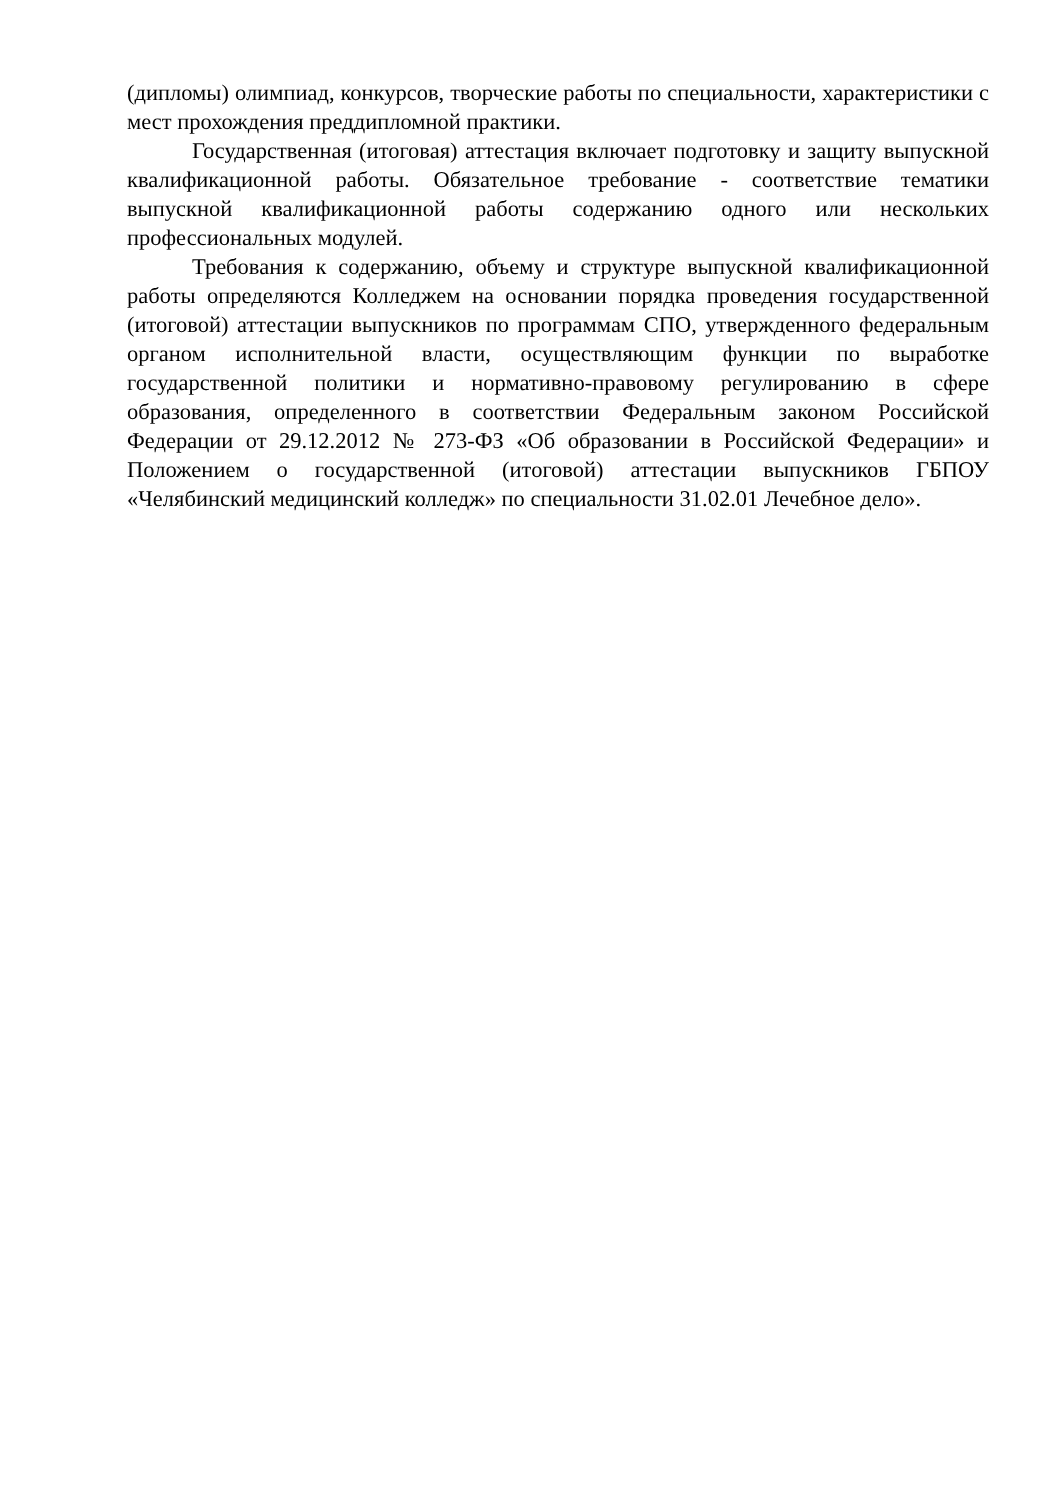(дипломы) олимпиад, конкурсов, творческие работы по специальности, характеристики с мест прохождения преддипломной практики.
Государственная (итоговая) аттестация включает подготовку и защиту выпускной квалификационной работы. Обязательное требование - соответствие тематики выпускной квалификационной работы содержанию одного или нескольких профессиональных модулей.
Требования к содержанию, объему и структуре выпускной квалификационной работы определяются Колледжем на основании порядка проведения государственной (итоговой) аттестации выпускников по программам СПО, утвержденного федеральным органом исполнительной власти, осуществляющим функции по выработке государственной политики и нормативно-правовому регулированию в сфере образования, определенного в соответствии Федеральным законом Российской Федерации от 29.12.2012 № 273-ФЗ «Об образовании в Российской Федерации» и Положением о государственной (итоговой) аттестации выпускников ГБПОУ «Челябинский медицинский колледж» по специальности 31.02.01 Лечебное дело».